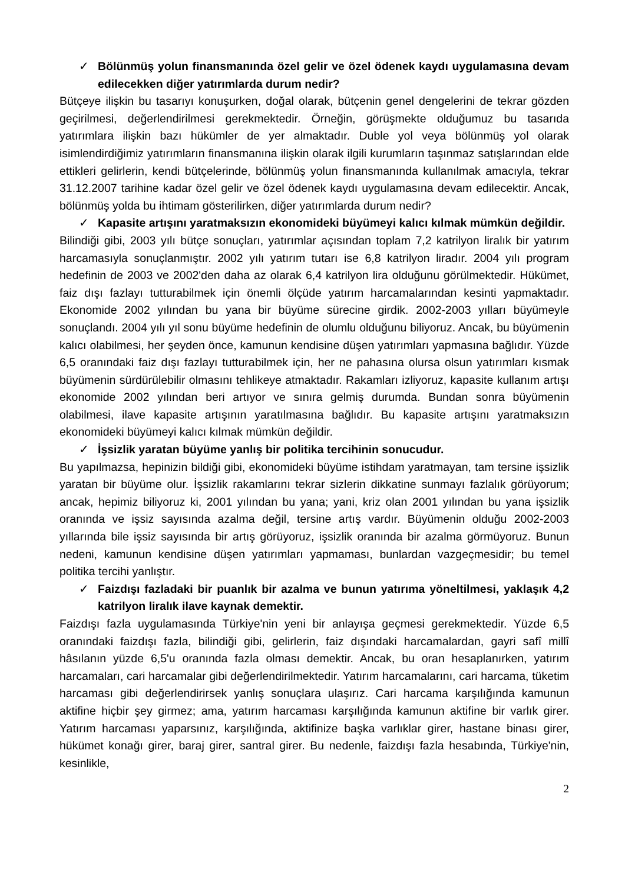✓ Bölünmüş yolun finansmanında özel gelir ve özel ödenek kaydı uygulamasına devam edilecekken diğer yatırımlarda durum nedir?
Bütçeye ilişkin bu tasarıyı konuşurken, doğal olarak, bütçenin genel dengelerini de tekrar gözden geçirilmesi, değerlendirilmesi gerekmektedir. Örneğin, görüşmekte olduğumuz bu tasarıda yatırımlara ilişkin bazı hükümler de yer almaktadır. Duble yol veya bölünmüş yol olarak isimlendirdiğimiz yatırımların finansmanına ilişkin olarak ilgili kurumların taşınmaz satışlarından elde ettikleri gelirlerin, kendi bütçelerinde, bölünmüş yolun finansmanında kullanılmak amacıyla, tekrar 31.12.2007 tarihine kadar özel gelir ve özel ödenek kaydı uygulamasına devam edilecektir. Ancak, bölünmüş yolda bu ihtimam gösterilirken, diğer yatırımlarda durum nedir?
✓ Kapasite artışını yaratmaksızın ekonomideki büyümeyi kalıcı kılmak mümkün değildir.
Bilindiği gibi, 2003 yılı bütçe sonuçları, yatırımlar açısından toplam 7,2 katrilyon liralık bir yatırım harcamasıyla sonuçlanmıştır. 2002 yılı yatırım tutarı ise 6,8 katrilyon liradır. 2004 yılı program hedefinin de 2003 ve 2002'den daha az olarak 6,4 katrilyon lira olduğunu görülmektedir. Hükümet, faiz dışı fazlayı tutturabilmek için önemli ölçüde yatırım harcamalarından kesinti yapmaktadır. Ekonomide 2002 yılından bu yana bir büyüme sürecine girdik. 2002-2003 yılları büyümeyle sonuçlandı. 2004 yılı yıl sonu büyüme hedefinin de olumlu olduğunu biliyoruz. Ancak, bu büyümenin kalıcı olabilmesi, her şeyden önce, kamunun kendisine düşen yatırımları yapmasına bağlıdır. Yüzde 6,5 oranındaki faiz dışı fazlayı tutturabilmek için, her ne pahasına olursa olsun yatırımları kısmak büyümenin sürdürülebilir olmasını tehlikeye atmaktadır. Rakamları izliyoruz, kapasite kullanım artışı ekonomide 2002 yılından beri artıyor ve sınıra gelmiş durumda. Bundan sonra büyümenin olabilmesi, ilave kapasite artışının yaratılmasına bağlıdır. Bu kapasite artışını yaratmaksızın ekonomideki büyümeyi kalıcı kılmak mümkün değildir.
✓ İşsizlik yaratan büyüme yanlış bir politika tercihinin sonucudur.
Bu yapılmazsa, hepinizin bildiği gibi, ekonomideki büyüme istihdam yaratmayan, tam tersine işsizlik yaratan bir büyüme olur. İşsizlik rakamlarını tekrar sizlerin dikkatine sunmayı fazlalık görüyorum; ancak, hepimiz biliyoruz ki, 2001 yılından bu yana; yani, kriz olan 2001 yılından bu yana işsizlik oranında ve işsiz sayısında azalma değil, tersine artış vardır. Büyümenin olduğu 2002-2003 yıllarında bile işsiz sayısında bir artış görüyoruz, işsizlik oranında bir azalma görmüyoruz. Bunun nedeni, kamunun kendisine düşen yatırımları yapmaması, bunlardan vazgeçmesidir; bu temel politika tercihi yanlıştır.
✓ Faizdışı fazladaki bir puanlık bir azalma ve bunun yatırıma yöneltilmesi, yaklaşık 4,2 katrilyon liralık ilave kaynak demektir.
Faizdışı fazla uygulamasında Türkiye'nin yeni bir anlayışa geçmesi gerekmektedir. Yüzde 6,5 oranındaki faizdışı fazla, bilindiği gibi, gelirlerin, faiz dışındaki harcamalardan, gayri safî millî hâsılanın yüzde 6,5'u oranında fazla olması demektir. Ancak, bu oran hesaplanırken, yatırım harcamaları, cari harcamalar gibi değerlendirilmektedir. Yatırım harcamalarını, cari harcama, tüketim harcaması gibi değerlendirirsek yanlış sonuçlara ulaşırız. Cari harcama karşılığında kamunun aktifine hiçbir şey girmez; ama, yatırım harcaması karşılığında kamunun aktifine bir varlık girer. Yatırım harcaması yaparsınız, karşılığında, aktifinize başka varlıklar girer, hastane binası girer, hükümet konağı girer, baraj girer, santral girer. Bu nedenle, faizdışı fazla hesabında, Türkiye'nin, kesinlikle,
2